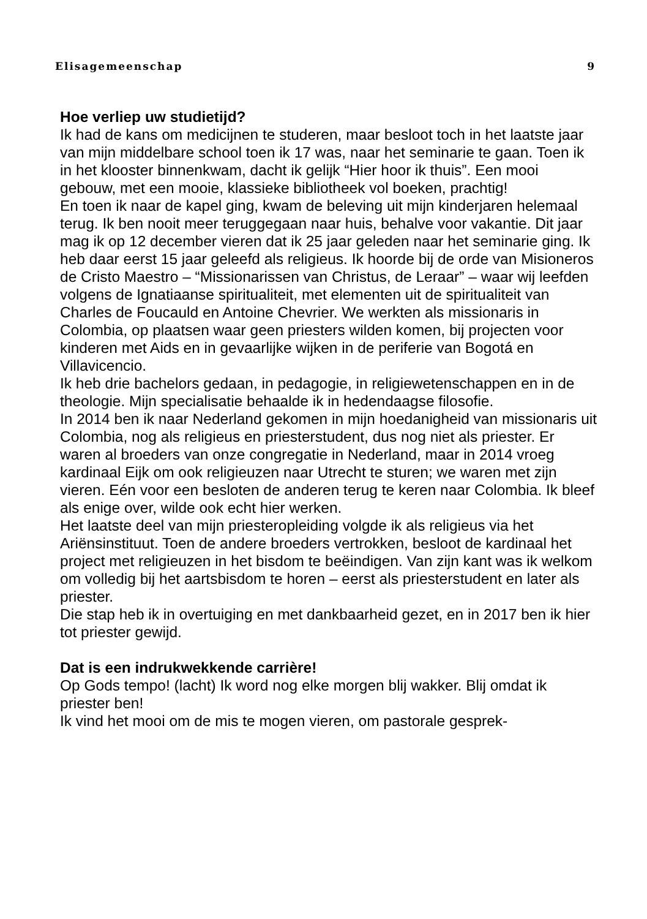Elisagemeenschap 9
Hoe verliep uw studietijd?
Ik had de kans om medicijnen te studeren, maar besloot toch in het laatste jaar van mijn middelbare school toen ik 17 was, naar het seminarie te gaan. Toen ik in het klooster binnenkwam, dacht ik gelijk “Hier hoor ik thuis”. Een mooi gebouw, met een mooie, klassieke bibliotheek vol boeken, prachtig!
En toen ik naar de kapel ging, kwam de beleving uit mijn kinderjaren helemaal terug. Ik ben nooit meer teruggegaan naar huis, behalve voor vakantie. Dit jaar mag ik op 12 december vieren dat ik 25 jaar geleden naar het seminarie ging. Ik heb daar eerst 15 jaar geleefd als religieus. Ik hoorde bij de orde van Misioneros de Cristo Maestro – “Missionarissen van Christus, de Leraar” – waar wij leefden volgens de Ignatiaanse spiritualiteit, met elementen uit de spiritualiteit van Charles de Foucauld en Antoine Chevrier. We werkten als missionaris in Colombia, op plaatsen waar geen priesters wilden komen, bij projecten voor kinderen met Aids en in gevaarlijke wijken in de periferie van Bogotá en Villavicencio.
Ik heb drie bachelors gedaan, in pedagogie, in religiewetenschappen en in de theologie. Mijn specialisatie behaalde ik in hedendaagse filosofie.
In 2014 ben ik naar Nederland gekomen in mijn hoedanigheid van missionaris uit Colombia, nog als religieus en priesterstudent, dus nog niet als priester. Er waren al broeders van onze congregatie in Nederland, maar in 2014 vroeg kardinaal Eijk om ook religieuzen naar Utrecht te sturen; we waren met zijn vieren. Eén voor een besloten de anderen terug te keren naar Colombia. Ik bleef als enige over, wilde ook echt hier werken.
Het laatste deel van mijn priesteropleiding volgde ik als religieus via het Ariënsinstituut. Toen de andere broeders vertrokken, besloot de kardinaal het project met religieuzen in het bisdom te beëindigen. Van zijn kant was ik welkom om volledig bij het aartsbisdom te horen – eerst als priesterstudent en later als priester.
Die stap heb ik in overtuiging en met dankbaarheid gezet, en in 2017 ben ik hier tot priester gewijd.
Dat is een indrukwekkende carrière!
Op Gods tempo! (lacht) Ik word nog elke morgen blij wakker. Blij omdat ik priester ben!
Ik vind het mooi om de mis te mogen vieren, om pastorale gesprek-